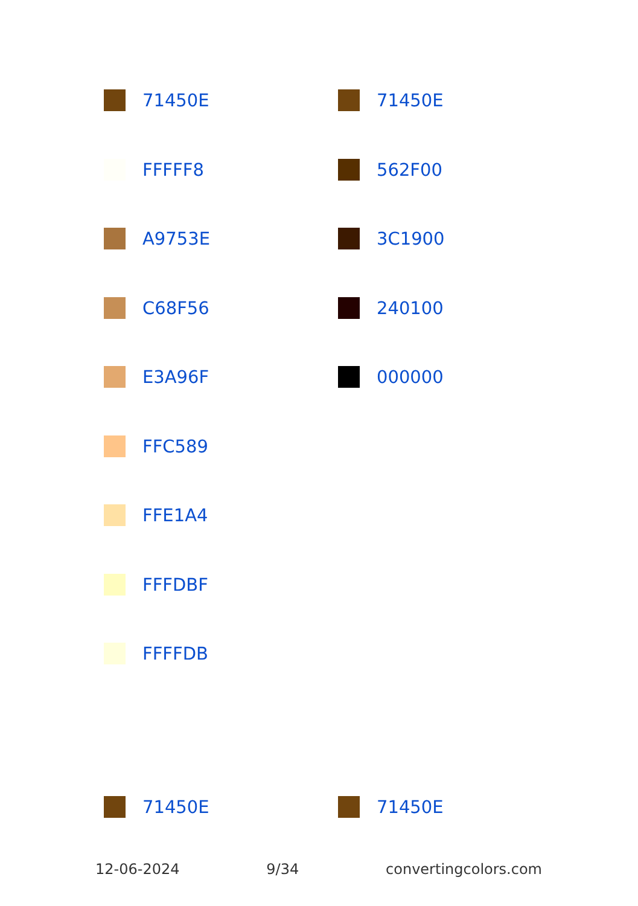71450E
FFFFF8
A9753E
C68F56
E3A96F
FFC589
FFE1A4
FFFDBF
FFFFDB
71450E
562F00
3C1900
240100
000000
71450E 71450E
12-06-2024 9/34 convertingcolors.com